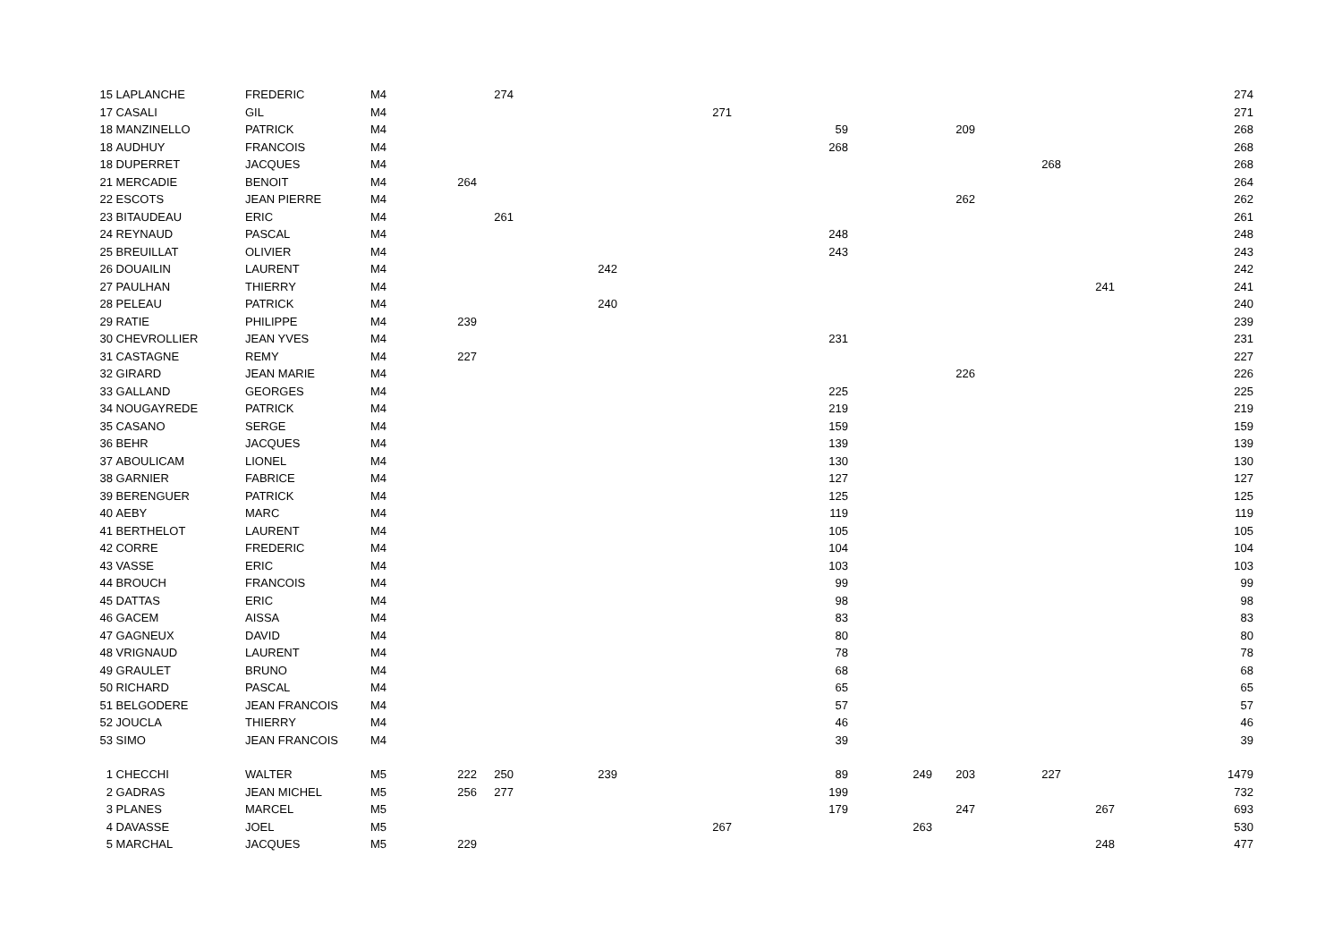| 15 | LAPLANCHE | FREDERIC | M4 | | 274 | | | | | | | | 274 |
| 17 | CASALI | GIL | M4 | | | | 271 | | | | | | 271 |
| 18 | MANZINELLO | PATRICK | M4 | | | | | 59 | | 209 | | | 268 |
| 18 | AUDHUY | FRANCOIS | M4 | | | | | 268 | | | | | 268 |
| 18 | DUPERRET | JACQUES | M4 | | | | | | | | 268 | | 268 |
| 21 | MERCADIE | BENOIT | M4 | 264 | | | | | | | | | 264 |
| 22 | ESCOTS | JEAN PIERRE | M4 | | | | | | | 262 | | | 262 |
| 23 | BITAUDEAU | ERIC | M4 | | 261 | | | | | | | | 261 |
| 24 | REYNAUD | PASCAL | M4 | | | | | 248 | | | | | 248 |
| 25 | BREUILLAT | OLIVIER | M4 | | | | | 243 | | | | | 243 |
| 26 | DOUAILIN | LAURENT | M4 | | | 242 | | | | | | | 242 |
| 27 | PAULHAN | THIERRY | M4 | | | | | | | | | 241 | 241 |
| 28 | PELEAU | PATRICK | M4 | | | 240 | | | | | | | 240 |
| 29 | RATIE | PHILIPPE | M4 | 239 | | | | | | | | | 239 |
| 30 | CHEVROLLIER | JEAN YVES | M4 | | | | | 231 | | | | | 231 |
| 31 | CASTAGNE | REMY | M4 | 227 | | | | | | | | | 227 |
| 32 | GIRARD | JEAN MARIE | M4 | | | | | | | 226 | | | 226 |
| 33 | GALLAND | GEORGES | M4 | | | | | 225 | | | | | 225 |
| 34 | NOUGAYREDE | PATRICK | M4 | | | | | 219 | | | | | 219 |
| 35 | CASANO | SERGE | M4 | | | | | 159 | | | | | 159 |
| 36 | BEHR | JACQUES | M4 | | | | | 139 | | | | | 139 |
| 37 | ABOULICAM | LIONEL | M4 | | | | | 130 | | | | | 130 |
| 38 | GARNIER | FABRICE | M4 | | | | | 127 | | | | | 127 |
| 39 | BERENGUER | PATRICK | M4 | | | | | 125 | | | | | 125 |
| 40 | AEBY | MARC | M4 | | | | | 119 | | | | | 119 |
| 41 | BERTHELOT | LAURENT | M4 | | | | | 105 | | | | | 105 |
| 42 | CORRE | FREDERIC | M4 | | | | | 104 | | | | | 104 |
| 43 | VASSE | ERIC | M4 | | | | | 103 | | | | | 103 |
| 44 | BROUCH | FRANCOIS | M4 | | | | | 99 | | | | | 99 |
| 45 | DATTAS | ERIC | M4 | | | | | 98 | | | | | 98 |
| 46 | GACEM | AISSA | M4 | | | | | 83 | | | | | 83 |
| 47 | GAGNEUX | DAVID | M4 | | | | | 80 | | | | | 80 |
| 48 | VRIGNAUD | LAURENT | M4 | | | | | 78 | | | | | 78 |
| 49 | GRAULET | BRUNO | M4 | | | | | 68 | | | | | 68 |
| 50 | RICHARD | PASCAL | M4 | | | | | 65 | | | | | 65 |
| 51 | BELGODERE | JEAN FRANCOIS | M4 | | | | | 57 | | | | | 57 |
| 52 | JOUCLA | THIERRY | M4 | | | | | 46 | | | | | 46 |
| 53 | SIMO | JEAN FRANCOIS | M4 | | | | | 39 | | | | | 39 |
| 1 | CHECCHI | WALTER | M5 | 222 | 250 | 239 | | 89 | 249 | 203 | 227 | | 1479 |
| 2 | GADRAS | JEAN MICHEL | M5 | 256 | 277 | | | 199 | | | | | 732 |
| 3 | PLANES | MARCEL | M5 | | | | | 179 | | 247 | | 267 | 693 |
| 4 | DAVASSE | JOEL | M5 | | | | 267 | | 263 | | | | 530 |
| 5 | MARCHAL | JACQUES | M5 | 229 | | | | | | | | 248 | 477 |